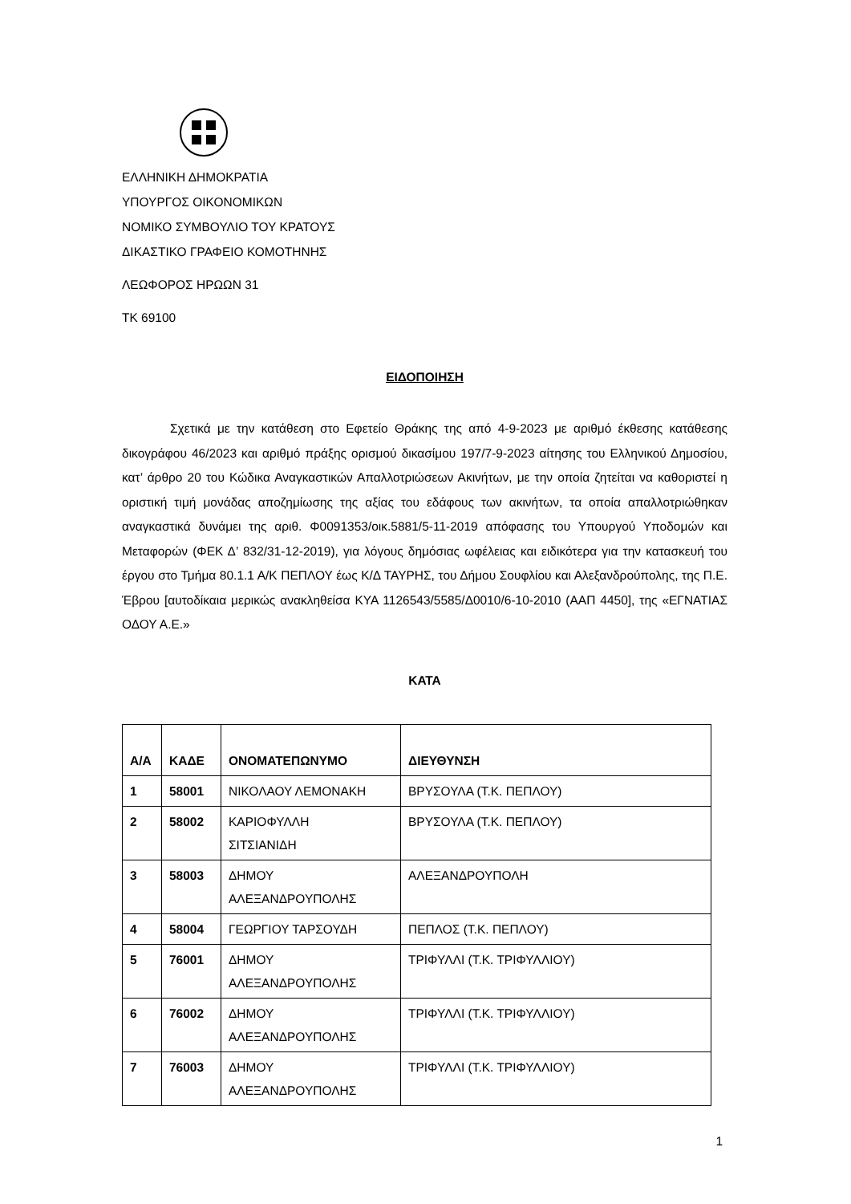ΕΛΛΗΝΙΚΗ ΔΗΜΟΚΡΑΤΙΑ
ΥΠΟΥΡΓΟΣ ΟΙΚΟΝΟΜΙΚΩΝ
ΝΟΜΙΚΟ ΣΥΜΒΟΥΛΙΟ ΤΟΥ ΚΡΑΤΟΥΣ
ΔΙΚΑΣΤΙΚΟ ΓΡΑΦΕΙΟ ΚΟΜΟΤΗΝΗΣ
ΛΕΩΦΟΡΟΣ ΗΡΩΩΝ 31
ΤΚ 69100
ΕΙΔΟΠΟΙΗΣΗ
Σχετικά με την κατάθεση στο Εφετείο Θράκης της από 4-9-2023 με αριθμό έκθεσης κατάθεσης δικογράφου 46/2023 και αριθμό πράξης ορισμού δικασίμου 197/7-9-2023 αίτησης του Ελληνικού Δημοσίου, κατ’ άρθρο 20 του Κώδικα Αναγκαστικών Απαλλοτριώσεων Ακινήτων, με την οποία ζητείται να καθοριστεί η οριστική τιμή μονάδας αποζημίωσης της αξίας του εδάφους των ακινήτων, τα οποία απαλλοτριώθηκαν αναγκαστικά δυνάμει της αριθ. Φ0091353/οικ.5881/5-11-2019 απόφασης του Υπουργού Υποδομών και Μεταφορών (ΦΕΚ Δ’ 832/31-12-2019), για λόγους δημόσιας ωφέλειας και ειδικότερα για την κατασκευή του έργου στο Τμήμα 80.1.1 Α/Κ ΠΕΠΛΟΥ έως Κ/Δ ΤΑΥΡΗΣ, του Δήμου Σουφλίου και Αλεξανδρούπολης, της Π.Ε. Έβρου [αυτοδίκαια μερικώς ανακληθείσα ΚΥΑ 1126543/5585/Δ0010/6-10-2010 (ΑΑΠ 4450], της «ΕΓΝΑΤΙΑΣ ΟΔΟΥ Α.Ε.»
ΚΑΤΑ
| Α/Α | ΚΑΔΕ | ΟΝΟΜΑΤΕΠΩΝΥΜΟ | ΔΙΕΥΘΥΝΣΗ |
| --- | --- | --- | --- |
| 1 | 58001 | ΝΙΚΟΛΑΟΥ ΛΕΜΟΝΑΚΗ | ΒΡΥΣΟΥΛΑ (Τ.Κ. ΠΕΠΛΟΥ) |
| 2 | 58002 | ΚΑΡΙΟΦΥΛΛΗ ΣΙΤΣΙΑΝΙΔΗ | ΒΡΥΣΟΥΛΑ (Τ.Κ. ΠΕΠΛΟΥ) |
| 3 | 58003 | ΔΗΜΟΥ ΑΛΕΞΑΝΔΡΟΥΠΟΛΗΣ | ΑΛΕΞΑΝΔΡΟΥΠΟΛΗ |
| 4 | 58004 | ΓΕΩΡΓΙΟΥ ΤΑΡΣΟΥΔΗ | ΠΕΠΛΟΣ (Τ.Κ. ΠΕΠΛΟΥ) |
| 5 | 76001 | ΔΗΜΟΥ ΑΛΕΞΑΝΔΡΟΥΠΟΛΗΣ | ΤΡΙΦΥΛΛΙ (Τ.Κ. ΤΡΙΦΥΛΛΙΟΥ) |
| 6 | 76002 | ΔΗΜΟΥ ΑΛΕΞΑΝΔΡΟΥΠΟΛΗΣ | ΤΡΙΦΥΛΛΙ (Τ.Κ. ΤΡΙΦΥΛΛΙΟΥ) |
| 7 | 76003 | ΔΗΜΟΥ ΑΛΕΞΑΝΔΡΟΥΠΟΛΗΣ | ΤΡΙΦΥΛΛΙ (Τ.Κ. ΤΡΙΦΥΛΛΙΟΥ) |
1